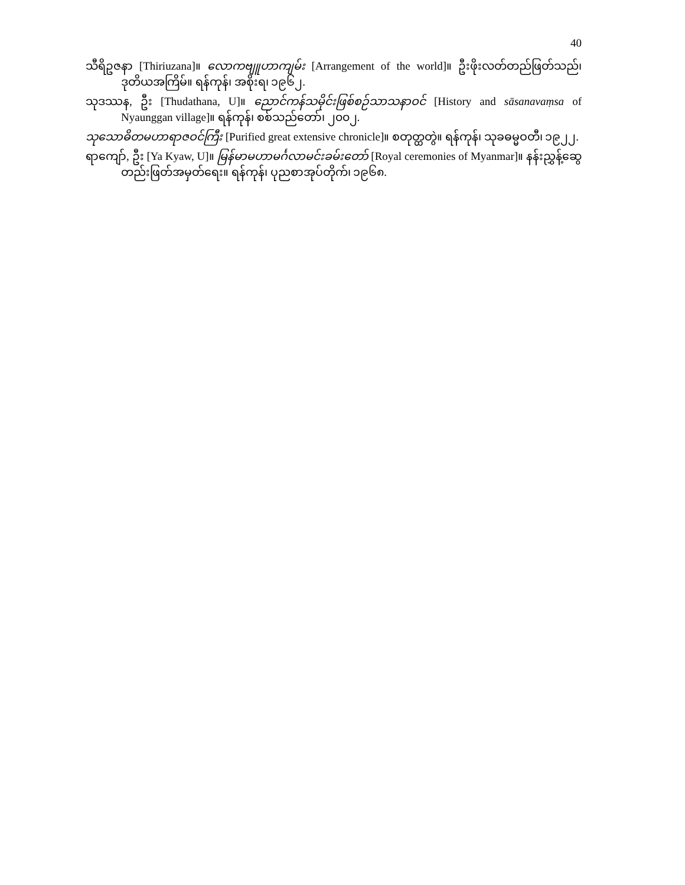40
သီရိဥဇနာ [Thiriuzana]။ လောကဗျူဟာကျမ်း [Arrangement of the world]။ ဦးဖိုးလတ်တည်ဖြတ်သည်၊ ဒုတိယအကြိမ်။ ရန်ကုန်၊ အစိုးရ၊ ၁၉၆၂.
သုဒဿန, ဦး [Thudathana, U]။ ညောင်ကန်သမိုင်းဖြစ်စဉ်သာသနာဝင် [History and sāsanavaṃsa of Nyaunggan village]။ ရန်ကုန်၊ စစ်သည်တော်၊ ၂၀၀၂.
သုသောဓိတမဟာရာဇဝင်ကြီး [Purified great extensive chronicle]။ စတုတ္ထတွဲ။ ရန်ကုန်၊ သုခဓမ္မဝတီ၊ ၁၉၂၂.
ရာကျော်, ဦး [Ya Kyaw, U]။ မြန်မာမဟာမင်္ဂလာမင်းခမ်းတော် [Royal ceremonies of Myanmar]။ နန်းညွှန့်ဆွေတည်းဖြတ်အမှတ်ရေး။ ရန်ကုန်၊ ပုညစာအုပ်တိုက်၊ ၁၉၆၈.